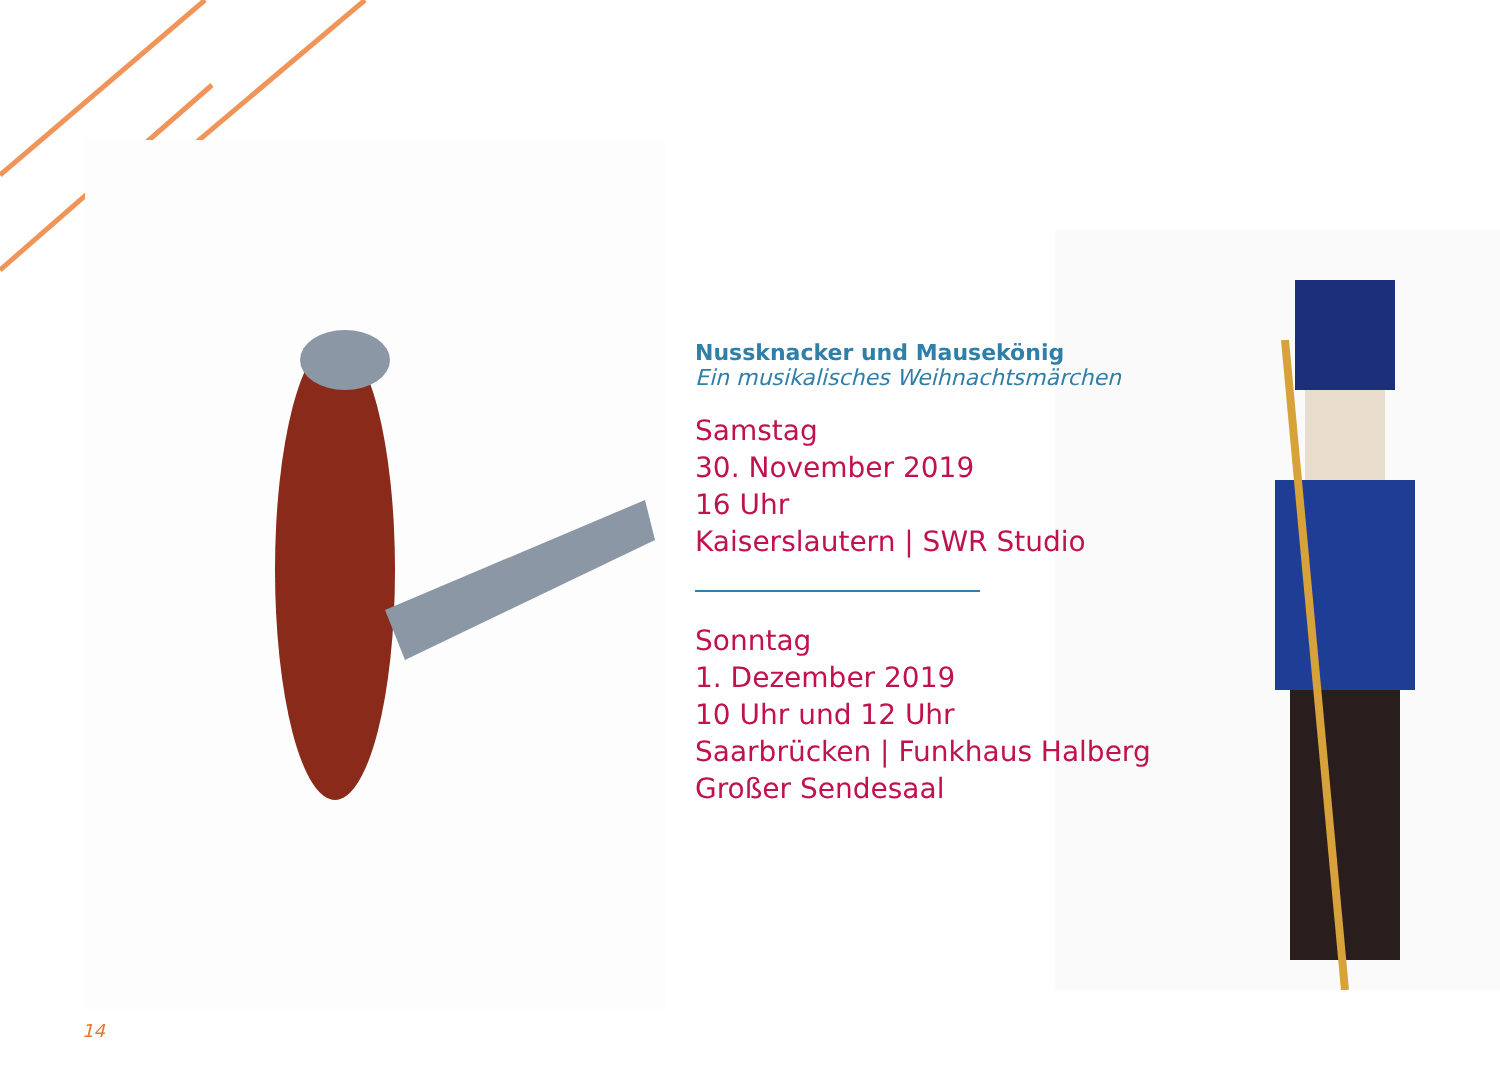Nussknacker und Mausekönig
Ein musikalisches Weihnachtsmärchen
Samstag
30. November 2019
16 Uhr
Kaiserslautern | SWR Studio
Sonntag
1. Dezember 2019
10 Uhr und 12 Uhr
Saarbrücken | Funkhaus Halberg
Großer Sendesaal
14